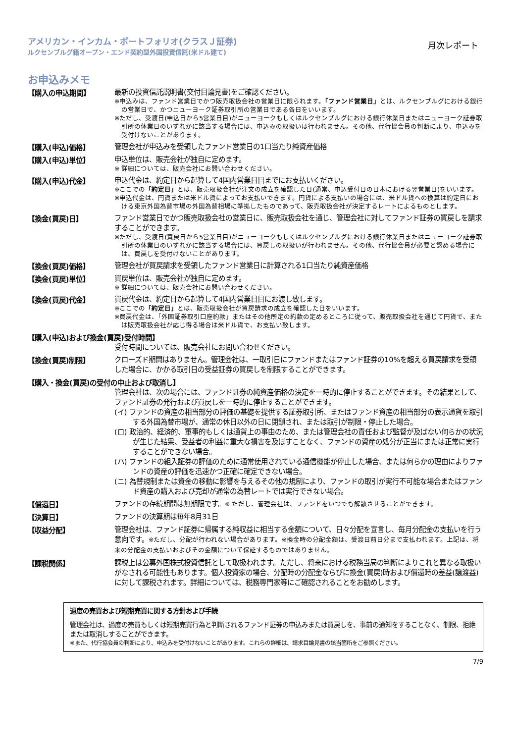アメリカン・インカム・ポートフォリオ(クラスＪ証券)
ルクセンブルグ籍オープン・エンド契約型外国投資信託(米ドル建て)
月次レポート
お申込みメモ
【購入の申込期間】
最新の投資信託説明書(交付目論見書)をご確認ください。
※申込みは、ファンド営業日でかつ販売取扱会社の営業日に限られます。「ファンド営業日」とは、ルクセンブルグにおける銀行の営業日で、かつニューヨーク証券取引所の営業日である各日をいいます。
※ただし、受渡日(申込日から5営業日目)がニューヨークもしくはルクセンブルグにおける銀行休業日またはニューヨーク証券取引所の休業日のいずれかに該当する場合には、申込みの取扱いは行われません。その他、代行協会員の判断により、申込みを受付けないことがあります。
【購入(申込)価格】
管理会社が申込みを受領したファンド営業日の1口当たり純資産価格
【購入(申込)単位】
申込単位は、販売会社が独自に定めます。
※ 詳細については、販売会社にお問い合わせください。
【購入(申込)代金】
申込代金は、約定日から起算して4国内営業日目までにお支払いください。
※ここでの「約定日」とは、販売取扱会社が注文の成立を確認した日(通常、申込受付日の日本における翌営業日)をいいます。
※申込代金は、円貨または米ドル貨によってお支払いできます。円貨による支払いの場合には、米ドル貨への換算は約定日における東京外国為替市場の外国為替相場に準拠したものであって、販売取扱会社が決定するレートによるものとします。
【換金(買戻)日】
ファンド営業日でかつ販売取扱会社の営業日に、販売取扱会社を通じ、管理会社に対してファンド証券の買戻しを請求することができます。
※ただし、受渡日(買戻日から5営業日目)がニューヨークもしくはルクセンブルグにおける銀行休業日またはニューヨーク証券取引所の休業日のいずれかに該当する場合には、買戻しの取扱いが行われません。その他、代行協会員が必要と認める場合には、買戻しを受付けないことがあります。
【換金(買戻)価格】
管理会社が買戻請求を受領したファンド営業日に計算される1口当たり純資産価格
【換金(買戻)単位】
買戻単位は、販売会社が独自に定めます。
※ 詳細については、販売会社にお問い合わせください。
【換金(買戻)代金】
買戻代金は、約定日から起算して4国内営業日目にお渡し致します。
※ここでの「約定日」とは、販売取扱会社が買戻請求の成立を確認した日をいいます。
※買戻代金は、「外国証券取引口座約款」またはその他所定の約款の定めるところに従って、販売取扱会社を通じて円貨で、または販売取扱会社が応じ得る場合は米ドル貨で、お支払い致します。
【購入(申込)および換金(買戻)受付時間】
受付時間については、販売会社にお問い合わせください。
【換金(買戻)制限】
クローズド期間はありません。管理会社は、一取引日にファンドまたはファンド証券の10%を超える買戻請求を受領した場合に、かかる取引日の受益証券の買戻しを制限することができます。
【購入・換金(買戻)の受付の中止および取消し】
管理会社は、次の場合には、ファンド証券の純資産価格の決定を一時的に停止することができます。その結果として、ファンド証券の発行および買戻しを一時的に停止することができます。
(イ) ファンドの資産の相当部分の評価の基礎を提供する証券取引所、またはファンド資産の相当部分の表示通貨を取引する外国為替市場が、通常の休日以外の日に閉鎖され、または取引が制限・停止した場合。
(ロ) 政治的、経済的、軍事的もしくは通貨上の事由のため、または管理会社の責任および監督が及ばない何らかの状況が生じた結果、受益者の利益に重大な損害を及ぼすことなく、ファンドの資産の処分が正当にまたは正常に実行することができない場合。
(ハ) ファンドの組入証券の評価のために通常使用されている通信機能が停止した場合、または何らかの理由によりファンドの資産の評価を迅速かつ正確に確定できない場合。
(ニ) 為替規制または資金の移動に影響を与えるその他の規制により、ファンドの取引が実行不可能な場合またはファンド資産の購入および売却が通常の為替レートでは実行できない場合。
【償還日】
ファンドの存続期間は無期限です。※ ただし、管理会社は、ファンドをいつでも解散させることができます。
【決算日】
ファンドの決算期は毎年8月31日
【収益分配】
管理会社は、ファンド証券に帰属する純収益に相当する金額について、日々分配を宣言し、毎月分配金の支払いを行う意向です。※ただし、分配が行われない場合があります。※換金時の分配金額は、受渡日前日分まで支払われます。上記は、将来の分配金の支払いおよびその金額について保証するものではありません。
【課税関係】
課税上は公募外国株式投資信託として取扱われます。ただし、将来における税務当局の判断によりこれと異なる取扱いがなされる可能性もあります。個人投資家の場合、分配時の分配金ならびに換金(買戻)時および償還時の差益(譲渡益)に対して課税されます。詳細については、税務専門家等にご確認されることをお勧めします。
過度の売買および短期売買に関する方針および手続
管理会社は、過度の売買もしくは短期売買行為と判断されるファンド証券の申込みまたは買戻しを、事前の通知をすることなく、制限、拒絶または取消しすることができます。
※また、代行協会員の判断により、申込みを受付けないことがあります。これらの詳細は、請求目論見書の該当箇所をご参照ください。
7/9